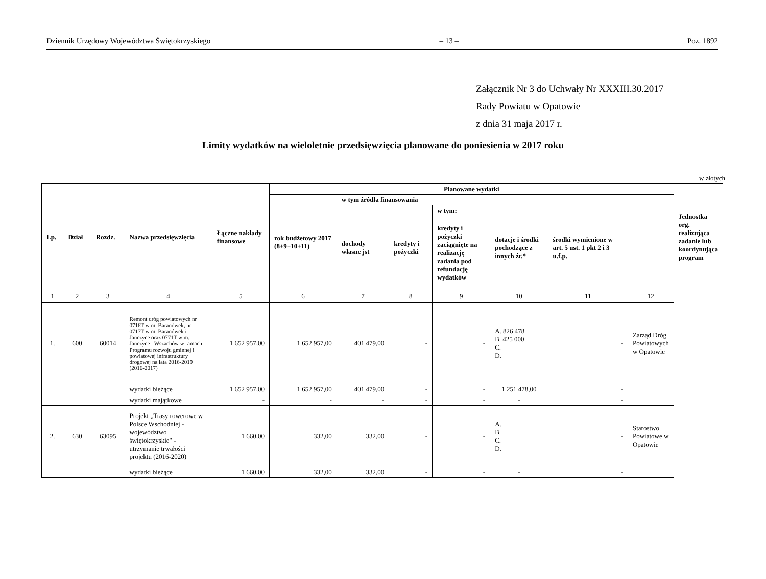Dziennik Urzędowy Województwa Świętokrzyskiego – 13 – Poz. 1892
Załącznik Nr 3 do Uchwały Nr XXXIII.30.2017
Rady Powiatu w Opatowie
z dnia 31 maja 2017 r.
Limity wydatków na wieloletnie przedsięwzięcia planowane do poniesienia w 2017 roku
w złotych
| Lp. | Dział | Rozdz. | Nazwa przedsięwzięcia | Łączne nakłady finansowe | Planowane wydatki | | | | | | | Jednostka org. realizująca zadanie lub koordynująca program |
| --- | --- | --- | --- | --- | --- | --- | --- | --- | --- | --- | --- | --- |
| | | | | | rok budżetowy 2017 (8+9+10+11) | w tym źródła finansowania | | | | | | |
| | | | | | | dochody własne jst | kredyty i pożyczki | w tym: | dotacje i środki pochodzące z innych źr.* | środki wymienione w art. 5 ust. 1 pkt 2 i 3 u.f.p. | | |
| | | | | | | | | kredyty i pożyczki zaciągnięte na realizację zadania pod refundację wydatków | | | | |
| 1 | 2 | 3 | 4 | 5 | 6 | 7 | 8 | 9 | 10 | 11 | 12 | |
| 1. | 600 | 60014 | Remont dróg powiatowych nr 0716T w m. Baranówek, nr 0717T w m. Baranówek i Janczyce oraz 0771T w m. Janczyce i Wszachów w ramach Programu rozwoju gminnej i powiatowej infrastruktury drogowej na lata 2016-2019 (2016-2017) | 1 652 957,00 | 1 652 957,00 | 401 479,00 | - | - | A. 826 478 B. 425 000 C. D. | - | Zarząd Dróg Powiatowych w Opatowie | |
| | | | wydatki bieżące | 1 652 957,00 | 1 652 957,00 | 401 479,00 | - | - | 1 251 478,00 | - | | |
| | | | wydatki majątkowe | - | - | - | - | - | - | - | | |
| 2. | 630 | 63095 | Projekt „Trasy rowerowe w Polsce Wschodniej - województwo świętokrzyskie" - utrzymanie trwałości projektu (2016-2020) | 1 660,00 | 332,00 | 332,00 | - | - | A. B. C. D. | - | Starostwo Powiatowe w Opatowie | |
| | | | wydatki bieżące | 1 660,00 | 332,00 | 332,00 | - | - | - | - | | |